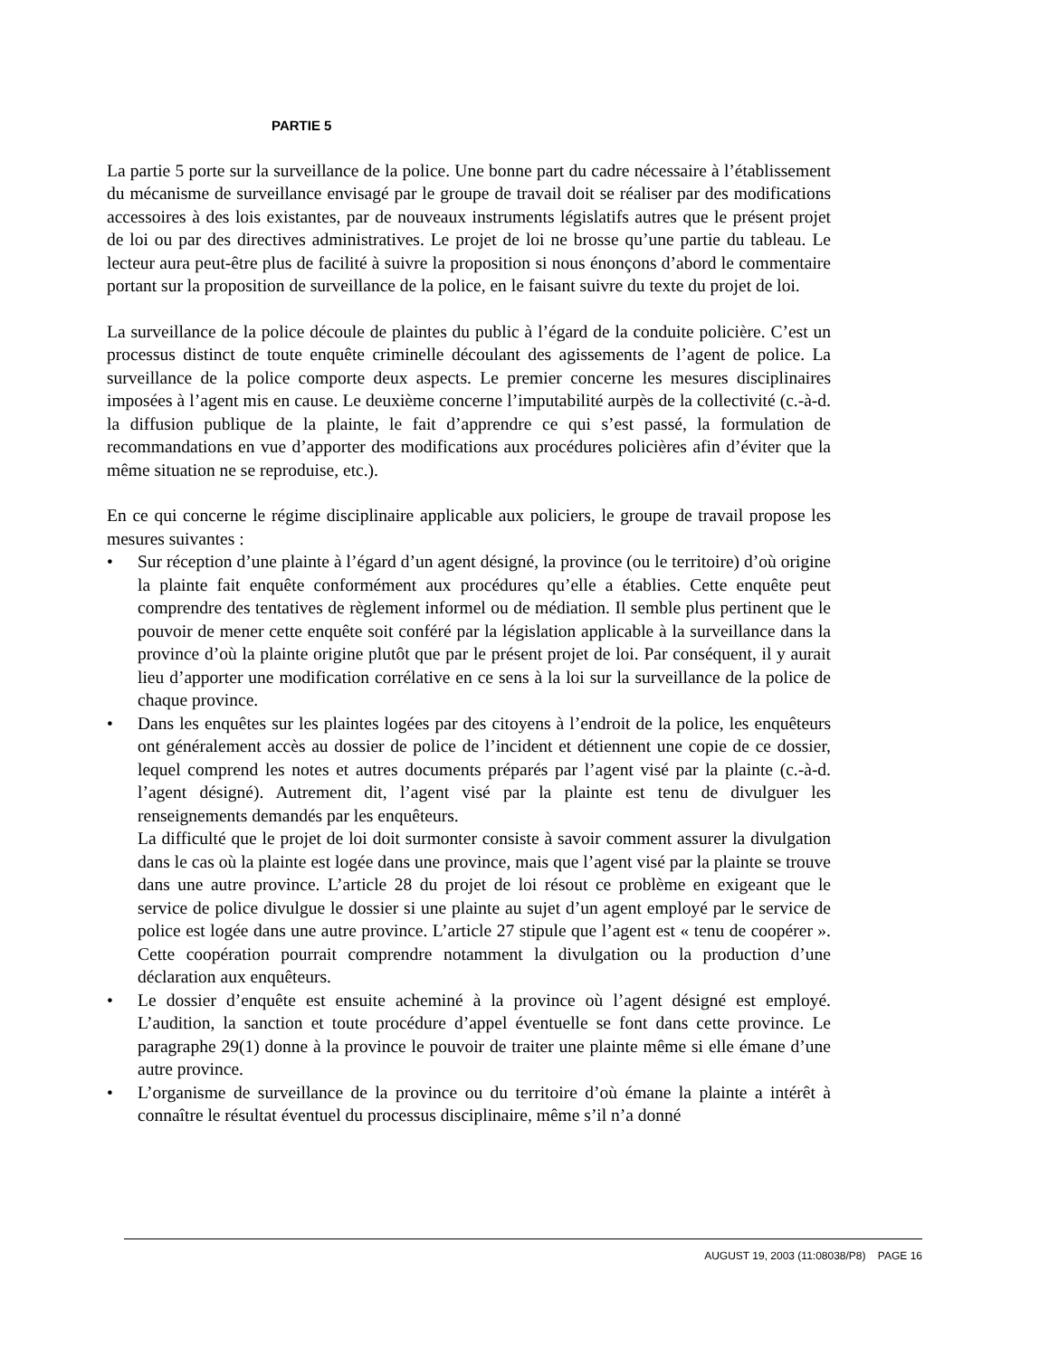PARTIE 5
La partie 5 porte sur la surveillance de la police. Une bonne part du cadre nécessaire à l’établissement du mécanisme de surveillance envisagé par le groupe de travail doit se réaliser par des modifications accessoires à des lois existantes, par de nouveaux instruments législatifs autres que le présent projet de loi ou par des directives administratives. Le projet de loi ne brosse qu’une partie du tableau. Le lecteur aura peut-être plus de facilité à suivre la proposition si nous énonçons d’abord le commentaire portant sur la proposition de surveillance de la police, en le faisant suivre du texte du projet de loi.
La surveillance de la police découle de plaintes du public à l’égard de la conduite policière. C’est un processus distinct de toute enquête criminelle découlant des agissements de l’agent de police. La surveillance de la police comporte deux aspects. Le premier concerne les mesures disciplinaires imposées à l’agent mis en cause. Le deuxième concerne l’imputabilité aurpès de la collectivité (c.-à-d. la diffusion publique de la plainte, le fait d’apprendre ce qui s’est passé, la formulation de recommandations en vue d’apporter des modifications aux procédures policières afin d’éviter que la même situation ne se reproduise, etc.).
En ce qui concerne le régime disciplinaire applicable aux policiers, le groupe de travail propose les mesures suivantes :
• Sur réception d’une plainte à l’égard d’un agent désigné, la province (ou le territoire) d’où origine la plainte fait enquête conformément aux procédures qu’elle a établies. Cette enquête peut comprendre des tentatives de règlement informel ou de médiation. Il semble plus pertinent que le pouvoir de mener cette enquête soit conféré par la législation applicable à la surveillance dans la province d’où la plainte origine plutôt que par le présent projet de loi. Par conséquent, il y aurait lieu d’apporter une modification corrélative en ce sens à la loi sur la surveillance de la police de chaque province.
• Dans les enquêtes sur les plaintes logées par des citoyens à l’endroit de la police, les enquêteurs ont généralement accès au dossier de police de l’incident et détiennent une copie de ce dossier, lequel comprend les notes et autres documents préparés par l’agent visé par la plainte (c.-à-d. l’agent désigné). Autrement dit, l’agent visé par la plainte est tenu de divulguer les renseignements demandés par les enquêteurs.
La difficulté que le projet de loi doit surmonter consiste à savoir comment assurer la divulgation dans le cas où la plainte est logée dans une province, mais que l’agent visé par la plainte se trouve dans une autre province. L’article 28 du projet de loi résout ce problème en exigeant que le service de police divulgue le dossier si une plainte au sujet d’un agent employé par le service de police est logée dans une autre province. L’article 27 stipule que l’agent est « tenu de coopérer ». Cette coopération pourrait comprendre notamment la divulgation ou la production d’une déclaration aux enquêteurs.
• Le dossier d’enquête est ensuite acheminé à la province où l’agent désigné est employé. L’audition, la sanction et toute procédure d’appel éventuelle se font dans cette province. Le paragraphe 29(1) donne à la province le pouvoir de traiter une plainte même si elle émane d’une autre province.
• L’organisme de surveillance de la province ou du territoire d’où émane la plainte a intérêt à connaître le résultat éventuel du processus disciplinaire, même s’il n’a donné
AUGUST 19, 2003 (11:08038/P8) PAGE 16